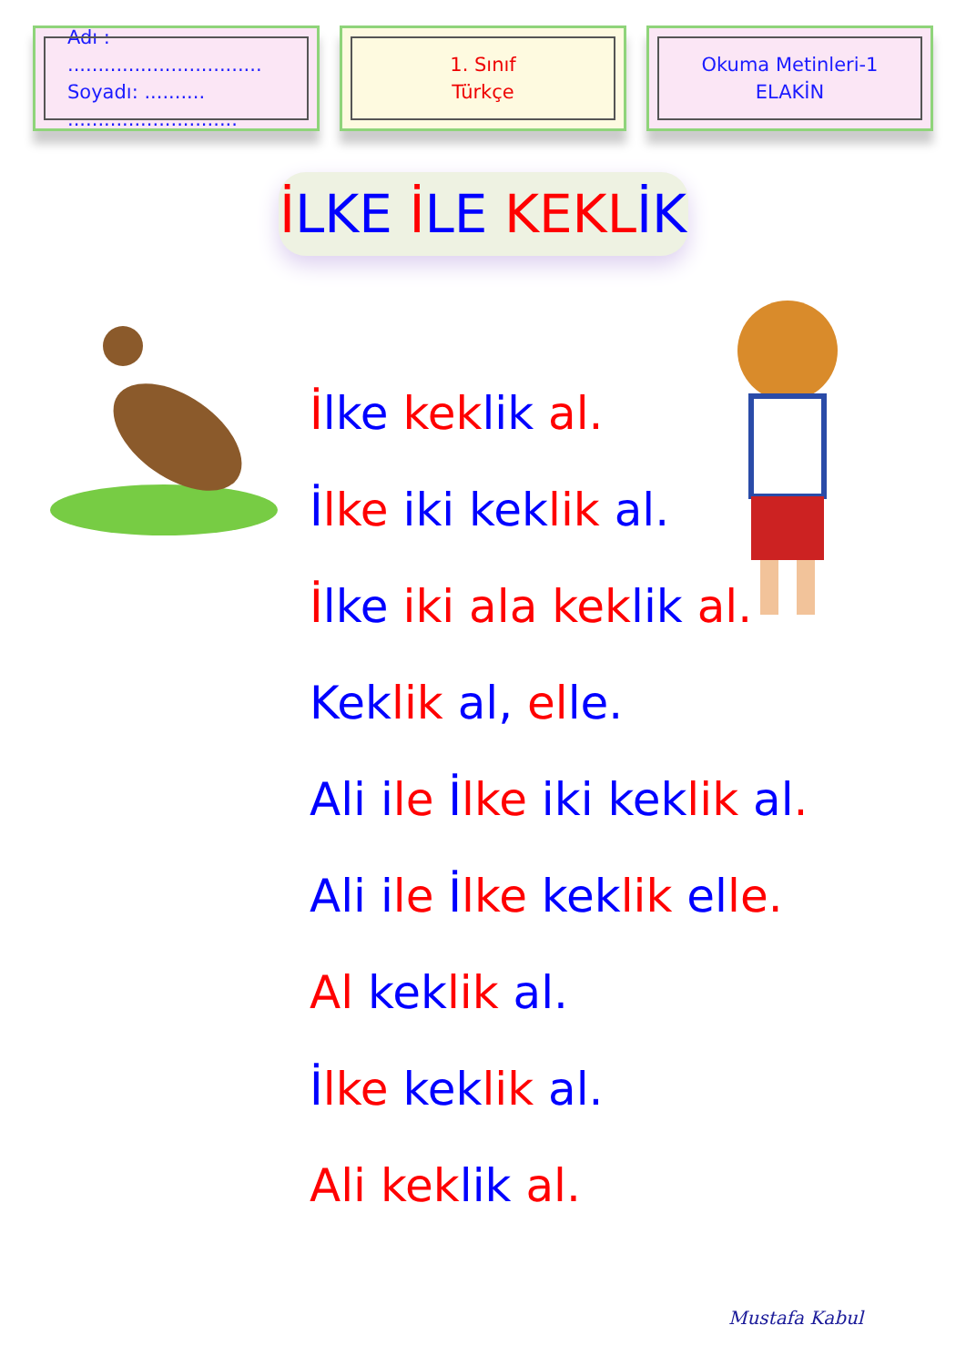Adı : ................................
Soyadı: .......... ............................
1. Sınıf
Türkçe
Okuma Metinleri-1
ELAKİN
İLKE İLE KEKL İK
İlke kek lik al.
İlke iki kek lik al.
İlke iki ala kek lik al.
Kek lik al, el le.
Ali ile İlke iki kek lik al.
Ali i le İlke kek lik el le.
Al kek lik al.
İlke kek lik al.
Ali kek lik al.
Mustafa Kabul